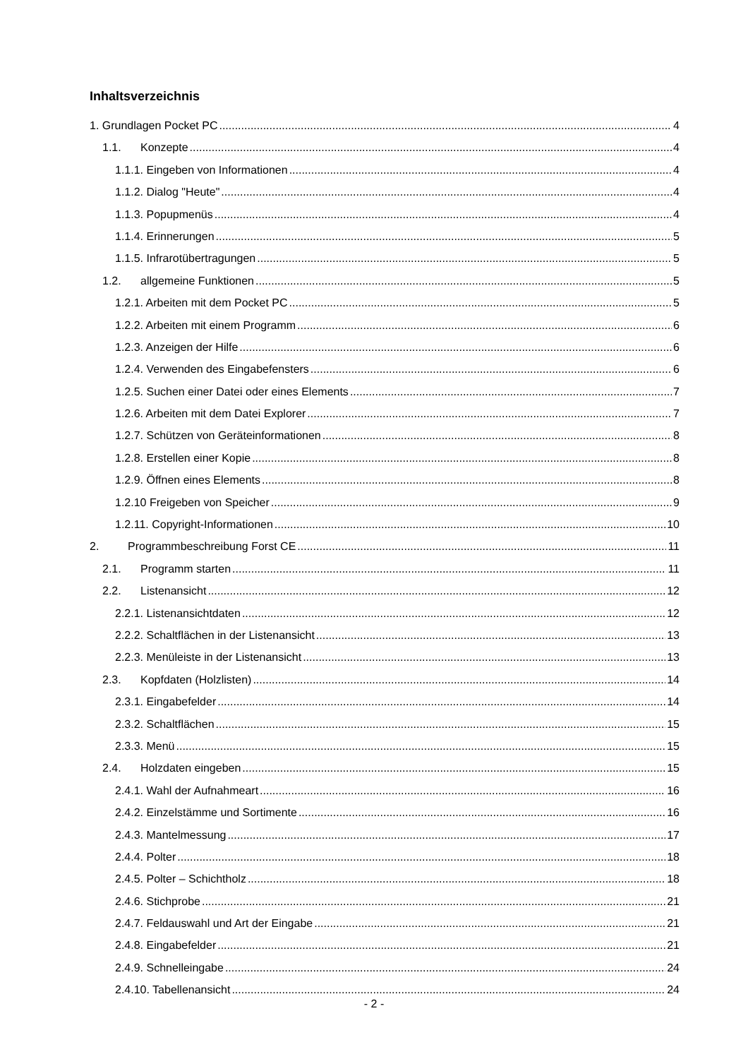Inhaltsverzeichnis
1. Grundlagen Pocket PC 4
1.1. Konzepte 4
1.1.1. Eingeben von Informationen 4
1.1.2. Dialog "Heute" 4
1.1.3. Popupmenüs 4
1.1.4. Erinnerungen 5
1.1.5. Infrarotübertragungen 5
1.2. allgemeine Funktionen 5
1.2.1. Arbeiten mit dem Pocket PC 5
1.2.2. Arbeiten mit einem Programm 6
1.2.3. Anzeigen der Hilfe 6
1.2.4. Verwenden des Eingabefensters 6
1.2.5. Suchen einer Datei oder eines Elements 7
1.2.6. Arbeiten mit dem Datei Explorer 7
1.2.7. Schützen von Geräteinformationen 8
1.2.8. Erstellen einer Kopie 8
1.2.9. Öffnen eines Elements 8
1.2.10 Freigeben von Speicher 9
1.2.11. Copyright-Informationen 10
2. Programmbeschreibung Forst CE 11
2.1. Programm starten 11
2.2. Listenansicht 12
2.2.1. Listenansichtdaten 12
2.2.2. Schaltflächen in der Listenansicht 13
2.2.3. Menüleiste in der Listenansicht 13
2.3. Kopfdaten (Holzlisten) 14
2.3.1. Eingabefelder 14
2.3.2. Schaltflächen 15
2.3.3. Menü 15
2.4. Holzdaten eingeben 15
2.4.1. Wahl der Aufnahmeart 16
2.4.2. Einzelstämme und Sortimente 16
2.4.3. Mantelmessung 17
2.4.4. Polter 18
2.4.5. Polter – Schichtholz 18
2.4.6. Stichprobe 21
2.4.7. Feldauswahl und Art der Eingabe 21
2.4.8. Eingabefelder 21
2.4.9. Schnelleingabe 24
2.4.10. Tabellenansicht 24
- 2 -